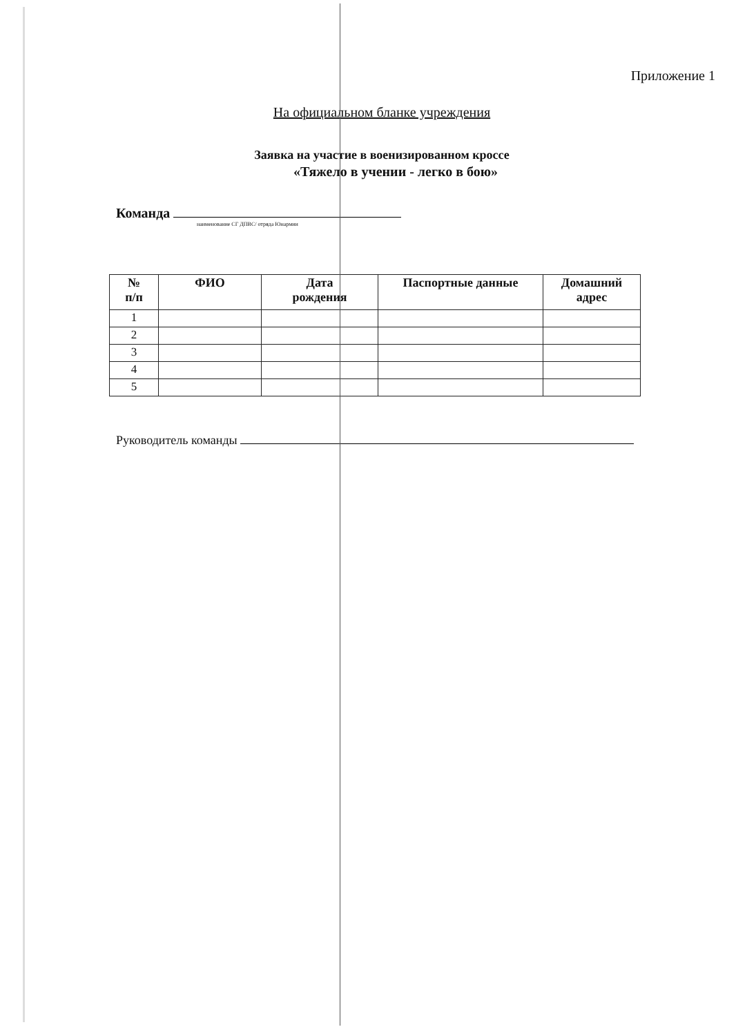Приложение 1
На официальном бланке учреждения
Заявка на участие в военизированном кроссе
«Тяжело в учении - легко в бою»
Команда
наименование СГ ДПВС/ отряда Юнармии
| № п/п | ФИО | Дата рождения | Паспортные данные | Домашний адрес |
| --- | --- | --- | --- | --- |
| 1 | | | | |
| 2 | | | | |
| 3 | | | | |
| 4 | | | | |
| 5 | | | | |
Руководитель команды